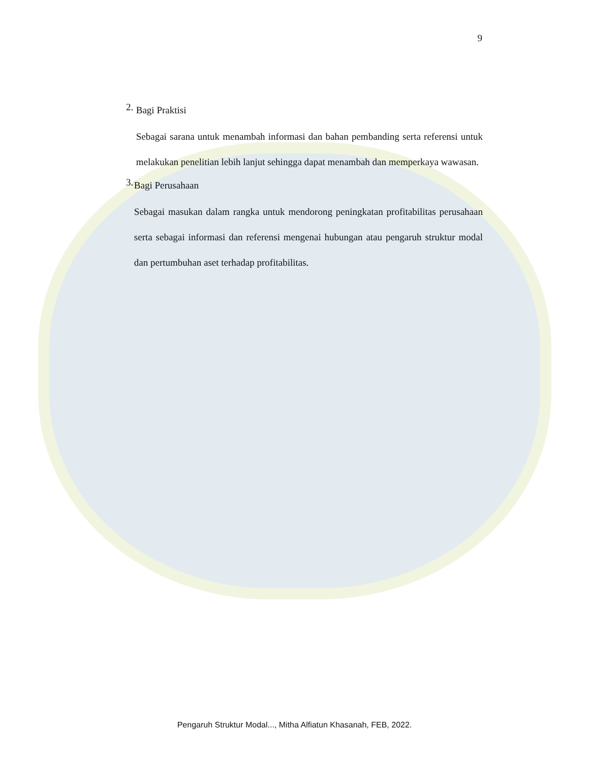9
2.
Bagi Praktisi
Sebagai sarana untuk menambah informasi dan bahan pembanding serta referensi untuk melakukan penelitian lebih lanjut sehingga dapat menambah dan memperkaya wawasan.
3.
Bagi Perusahaan
Sebagai masukan dalam rangka untuk mendorong peningkatan profitabilitas perusahaan serta sebagai informasi dan referensi mengenai hubungan atau pengaruh struktur modal dan pertumbuhan aset terhadap profitabilitas.
Pengaruh Struktur Modal..., Mitha Alfiatun Khasanah, FEB, 2022.